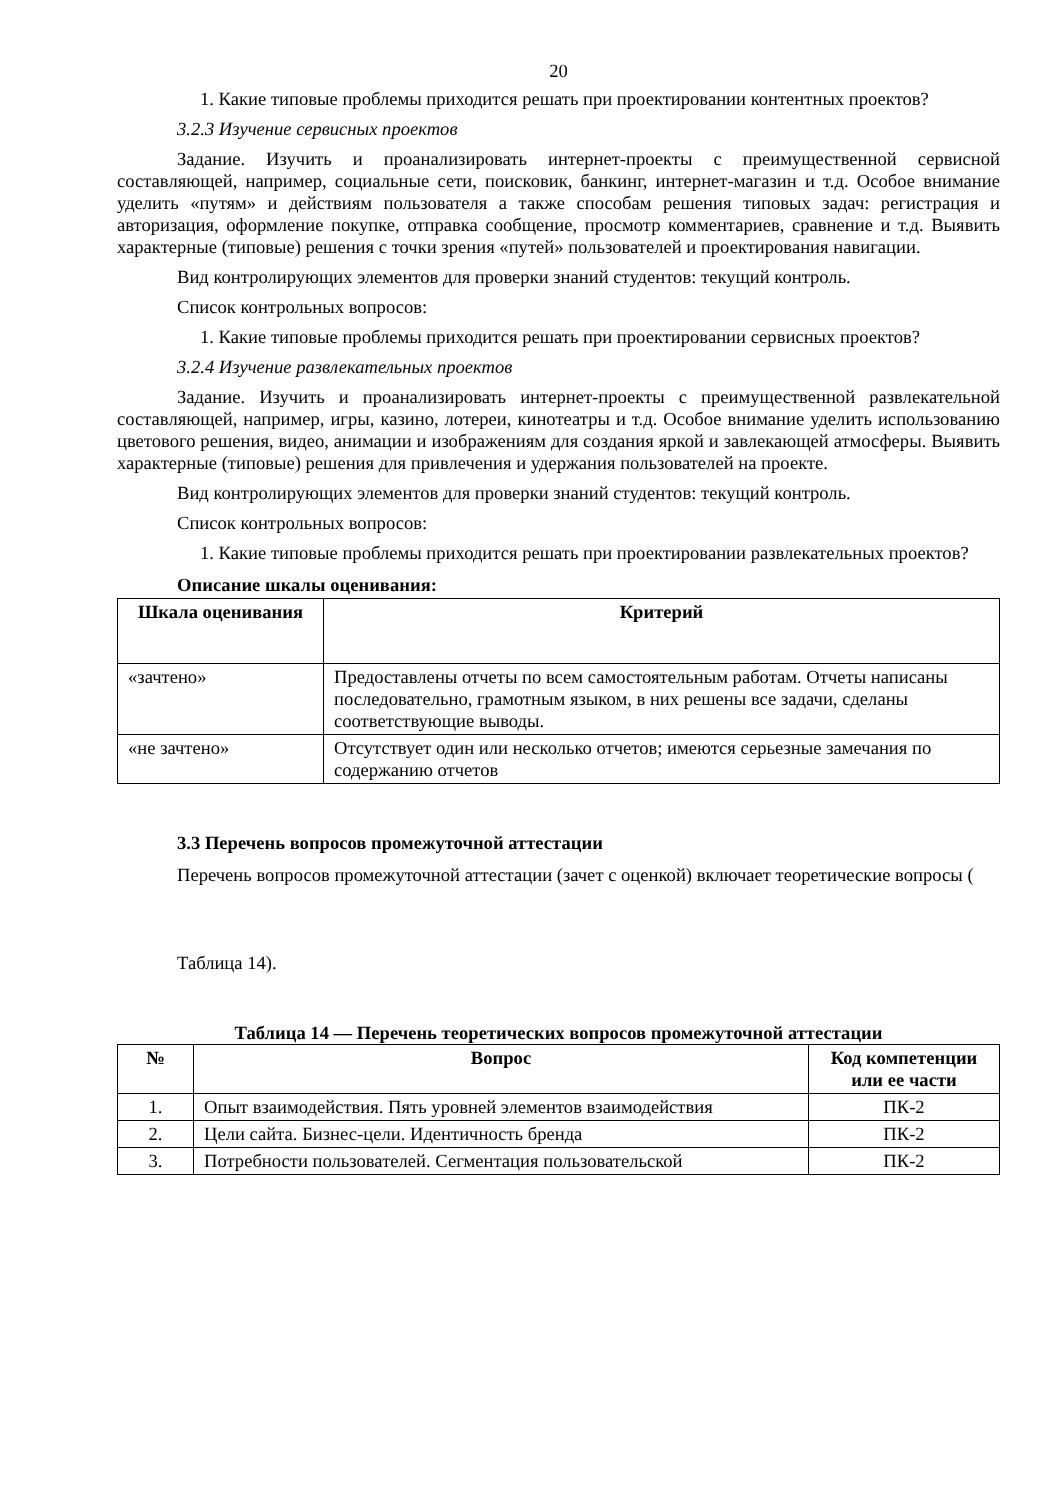20
1. Какие типовые проблемы приходится решать при проектировании контентных проектов?
3.2.3 Изучение сервисных проектов
Задание. Изучить и проанализировать интернет-проекты с преимущественной сервисной составляющей, например, социальные сети, поисковик, банкинг, интернет-магазин и т.д. Особое внимание уделить «путям» и действиям пользователя а также способам решения типовых задач: регистрация и авторизация, оформление покупке, отправка сообщение, просмотр комментариев, сравнение и т.д. Выявить характерные (типовые) решения с точки зрения «путей» пользователей и проектирования навигации.
Вид контролирующих элементов для проверки знаний студентов: текущий контроль.
Список контрольных вопросов:
1. Какие типовые проблемы приходится решать при проектировании сервисных проектов?
3.2.4 Изучение развлекательных проектов
Задание. Изучить и проанализировать интернет-проекты с преимущественной развлекательной составляющей, например, игры, казино, лотереи, кинотеатры и т.д. Особое внимание уделить использованию цветового решения, видео, анимации и изображениям для создания яркой и завлекающей атмосферы. Выявить характерные (типовые) решения для привлечения и удержания пользователей на проекте.
Вид контролирующих элементов для проверки знаний студентов: текущий контроль.
Список контрольных вопросов:
1. Какие типовые проблемы приходится решать при проектировании развлекательных проектов?
Описание шкалы оценивания:
| Шкала оценивания | Критерий |
| --- | --- |
| «зачтено» | Предоставлены отчеты по всем самостоятельным работам. Отчеты написаны последовательно, грамотным языком, в них решены все задачи, сделаны соответствующие выводы. |
| «не зачтено» | Отсутствует один или несколько отчетов; имеются серьезные замечания по содержанию отчетов |
3.3 Перечень вопросов промежуточной аттестации
Перечень вопросов промежуточной аттестации (зачет с оценкой) включает теоретические вопросы (
Таблица 14).
Таблица 14 — Перечень теоретических вопросов промежуточной аттестации
| № | Вопрос | Код компетенции или ее части |
| --- | --- | --- |
| 1. | Опыт взаимодействия. Пять уровней элементов взаимодействия | ПК-2 |
| 2. | Цели сайта. Бизнес-цели. Идентичность бренда | ПК-2 |
| 3. | Потребности пользователей. Сегментация пользовательской | ПК-2 |